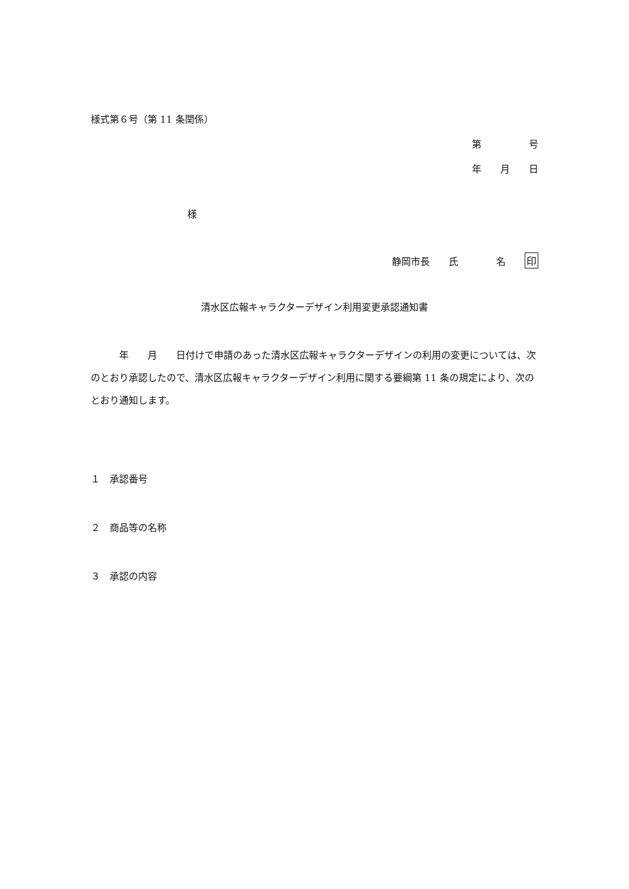様式第６号（第 11 条関係）
第　　　　　号
年　　月　　日
様
静岡市長　　氏　　　　名　　印
清水区広報キャラクターデザイン利用変更承認通知書
　　　年　　月　　日付けで申請のあった清水区広報キャラクターデザインの利用の変更については、次のとおり承認したので、清水区広報キャラクターデザイン利用に関する要綱第 11 条の規定により、次のとおり通知します。
１　承認番号
２　商品等の名称
３　承認の内容